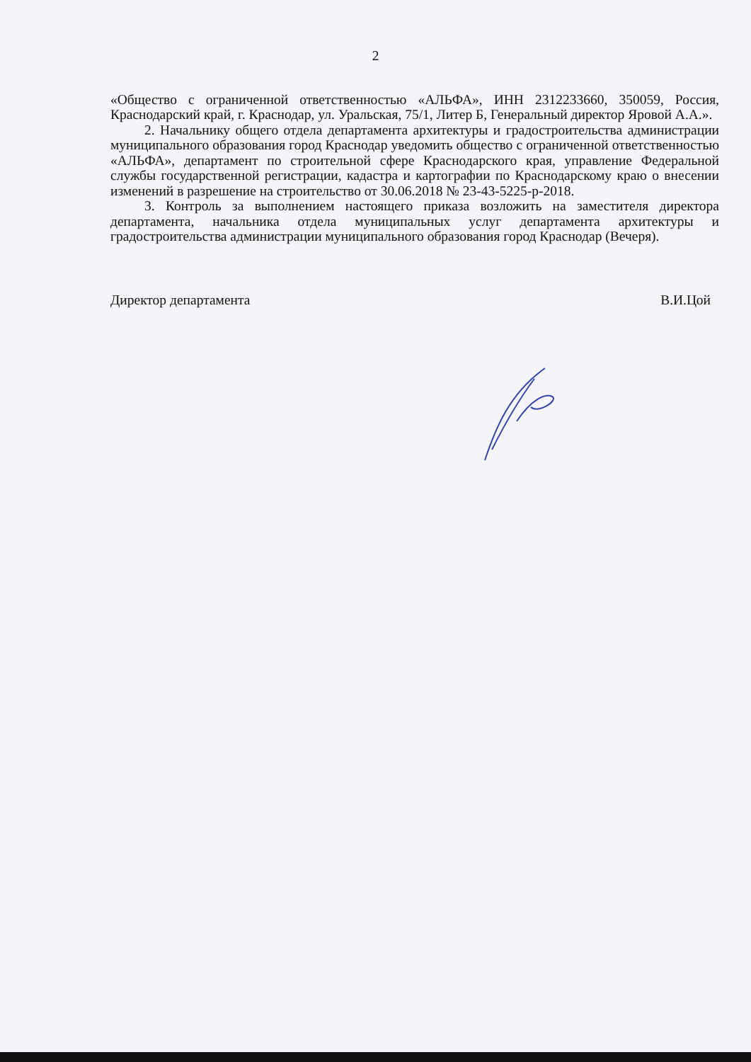2
«Общество с ограниченной ответственностью «АЛЬФА», ИНН 2312233660, 350059, Россия, Краснодарский край, г. Краснодар, ул. Уральская, 75/1, Литер Б, Генеральный директор Яровой А.А.».
2. Начальнику общего отдела департамента архитектуры и градостроительства администрации муниципального образования город Краснодар уведомить общество с ограниченной ответственностью «АЛЬФА», департамент по строительной сфере Краснодарского края, управление Федеральной службы государственной регистрации, кадастра и картографии по Краснодарскому краю о внесении изменений в разрешение на строительство от 30.06.2018 № 23-43-5225-р-2018.
3. Контроль за выполнением настоящего приказа возложить на заместителя директора департамента, начальника отдела муниципальных услуг департамента архитектуры и градостроительства администрации муниципального образования город Краснодар (Вечеря).
Директор департамента В.И.Цой